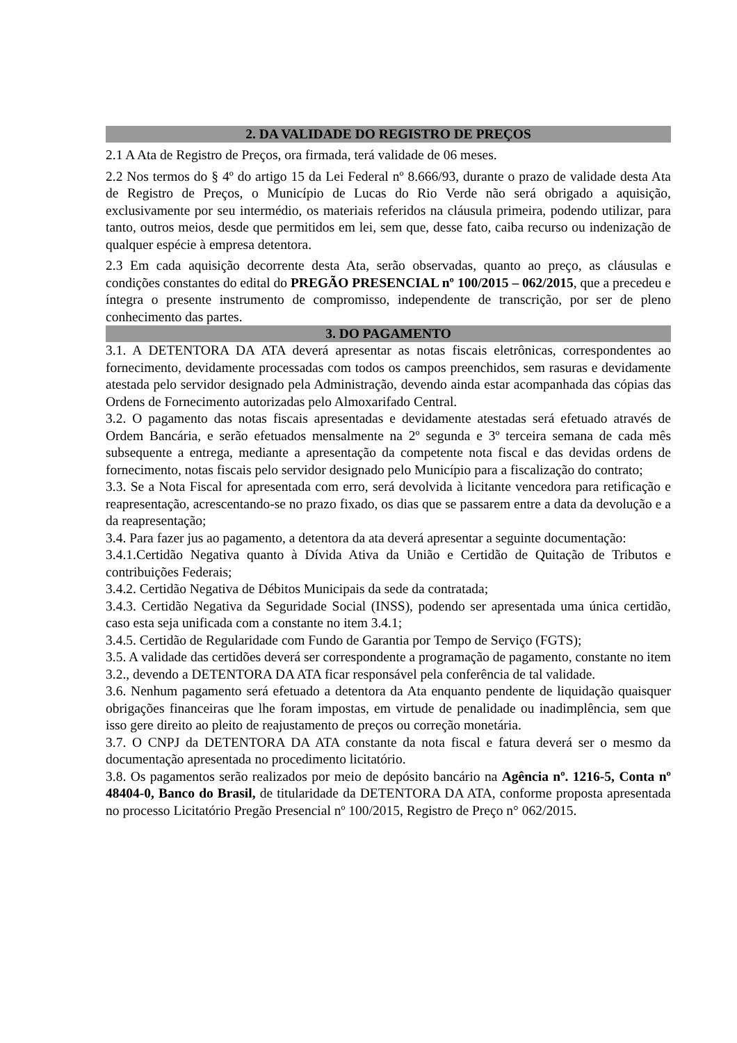2. DA VALIDADE DO REGISTRO DE PREÇOS
2.1 A Ata de Registro de Preços, ora firmada, terá validade de 06 meses.
2.2 Nos termos do § 4º do artigo 15 da Lei Federal nº 8.666/93, durante o prazo de validade desta Ata de Registro de Preços, o Município de Lucas do Rio Verde não será obrigado a aquisição, exclusivamente por seu intermédio, os materiais referidos na cláusula primeira, podendo utilizar, para tanto, outros meios, desde que permitidos em lei, sem que, desse fato, caiba recurso ou indenização de qualquer espécie à empresa detentora.
2.3 Em cada aquisição decorrente desta Ata, serão observadas, quanto ao preço, as cláusulas e condições constantes do edital do PREGÃO PRESENCIAL nº 100/2015 – 062/2015, que a precedeu e íntegra o presente instrumento de compromisso, independente de transcrição, por ser de pleno conhecimento das partes.
3. DO PAGAMENTO
3.1. A DETENTORA DA ATA deverá apresentar as notas fiscais eletrônicas, correspondentes ao fornecimento, devidamente processadas com todos os campos preenchidos, sem rasuras e devidamente atestada pelo servidor designado pela Administração, devendo ainda estar acompanhada das cópias das Ordens de Fornecimento autorizadas pelo Almoxarifado Central.
3.2. O pagamento das notas fiscais apresentadas e devidamente atestadas será efetuado através de Ordem Bancária, e serão efetuados mensalmente na 2º segunda e 3º terceira semana de cada mês subsequente a entrega, mediante a apresentação da competente nota fiscal e das devidas ordens de fornecimento, notas fiscais pelo servidor designado pelo Município para a fiscalização do contrato;
3.3. Se a Nota Fiscal for apresentada com erro, será devolvida à licitante vencedora para retificação e reapresentação, acrescentando-se no prazo fixado, os dias que se passarem entre a data da devolução e a da reapresentação;
3.4. Para fazer jus ao pagamento, a detentora da ata deverá apresentar a seguinte documentação:
3.4.1.Certidão Negativa quanto à Dívida Ativa da União e Certidão de Quitação de Tributos e contribuições Federais;
3.4.2. Certidão Negativa de Débitos Municipais da sede da contratada;
3.4.3. Certidão Negativa da Seguridade Social (INSS), podendo ser apresentada uma única certidão, caso esta seja unificada com a constante no item 3.4.1;
3.4.5. Certidão de Regularidade com Fundo de Garantia por Tempo de Serviço (FGTS);
3.5. A validade das certidões deverá ser correspondente a programação de pagamento, constante no item 3.2., devendo a DETENTORA DA ATA ficar responsável pela conferência de tal validade.
3.6. Nenhum pagamento será efetuado a detentora da Ata enquanto pendente de liquidação quaisquer obrigações financeiras que lhe foram impostas, em virtude de penalidade ou inadimplência, sem que isso gere direito ao pleito de reajustamento de preços ou correção monetária.
3.7. O CNPJ da DETENTORA DA ATA constante da nota fiscal e fatura deverá ser o mesmo da documentação apresentada no procedimento licitatório.
3.8. Os pagamentos serão realizados por meio de depósito bancário na Agência nº. 1216-5, Conta nº 48404-0, Banco do Brasil, de titularidade da DETENTORA DA ATA, conforme proposta apresentada no processo Licitatório Pregão Presencial nº 100/2015, Registro de Preço n° 062/2015.